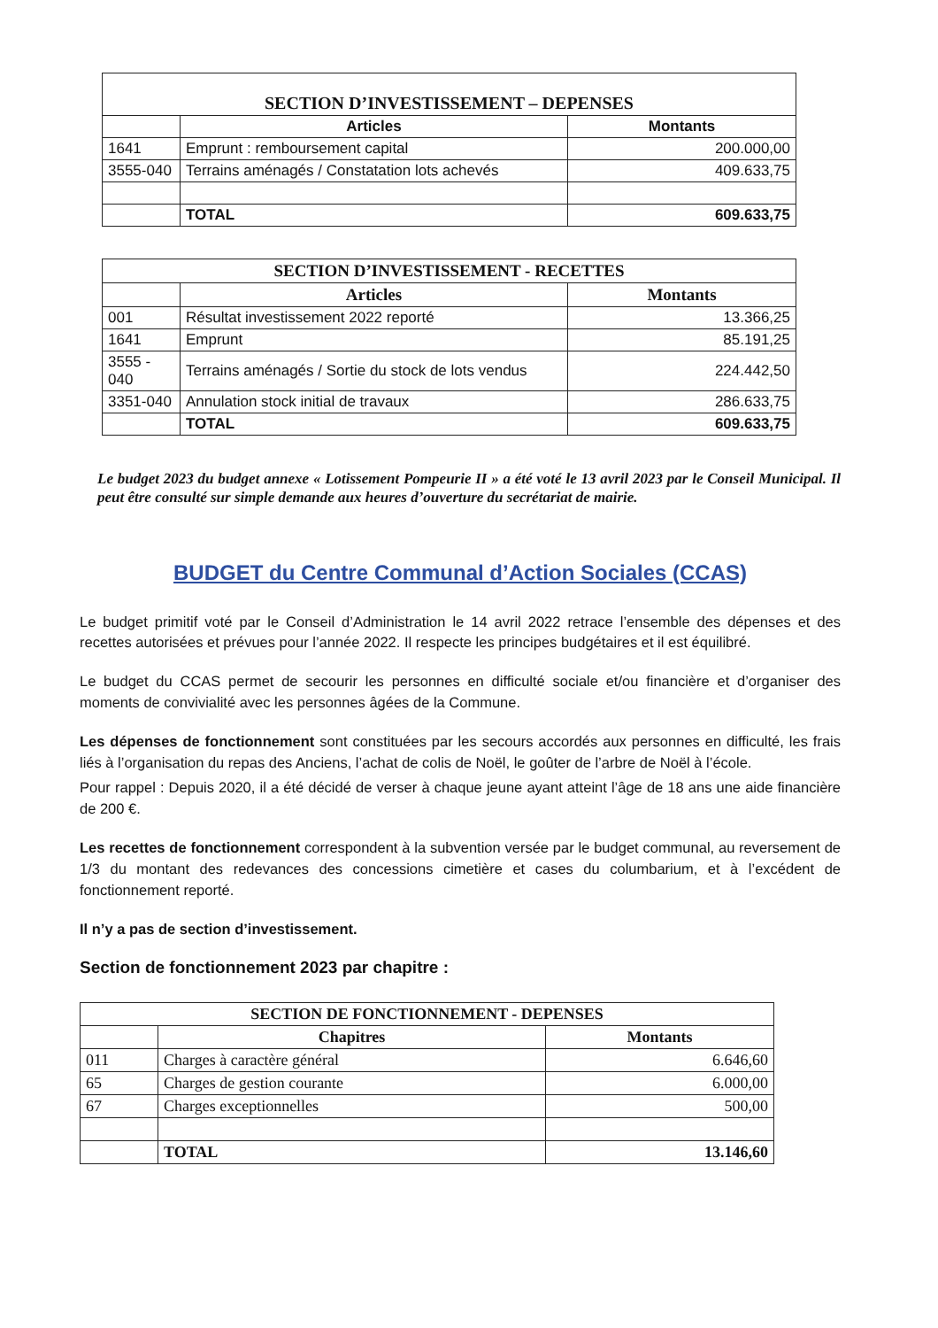| SECTION D’INVESTISSEMENT – DEPENSES | | |
| --- | --- | --- |
| | Articles | Montants |
| 1641 | Emprunt : remboursement capital | 200.000,00 |
| 3555-040 | Terrains aménagés / Constatation lots achevés | 409.633,75 |
| | TOTAL | 609.633,75 |
| SECTION D’INVESTISSEMENT - RECETTES | | |
| --- | --- | --- |
| | Articles | Montants |
| 001 | Résultat investissement 2022 reporté | 13.366,25 |
| 1641 | Emprunt | 85.191,25 |
| 3555 - 040 | Terrains aménagés / Sortie du stock de lots vendus | 224.442,50 |
| 3351-040 | Annulation stock initial de travaux | 286.633,75 |
| | TOTAL | 609.633,75 |
Le budget 2023 du budget annexe « Lotissement Pompeurie II » a été voté le 13 avril 2023 par le Conseil Municipal. Il peut être consulté sur simple demande aux heures d’ouverture du secrétariat de mairie.
BUDGET du Centre Communal d’Action Sociales (CCAS)
Le budget primitif voté par le Conseil d’Administration le 14 avril 2022 retrace l’ensemble des dépenses et des recettes autorisées et prévues pour l’année 2022. Il respecte les principes budgétaires et il est équilibré.
Le budget du CCAS permet de secourir les personnes en difficulté sociale et/ou financière et d’organiser des moments de convivialité avec les personnes âgées de la Commune.
Les dépenses de fonctionnement sont constituées par les secours accordés aux personnes en difficulté, les frais liés à l’organisation du repas des Anciens, l’achat de colis de Noël, le goûter de l’arbre de Noël à l’école.
Pour rappel : Depuis 2020, il a été décidé de verser à chaque jeune ayant atteint l’âge de 18 ans une aide financière de 200 €.
Les recettes de fonctionnement correspondent à la subvention versée par le budget communal, au reversement de 1/3 du montant des redevances des concessions cimetière et cases du columbarium, et à l’excédent de fonctionnement reporté.
Il n’y a pas de section d’investissement.
Section de fonctionnement 2023 par chapitre :
| SECTION DE FONCTIONNEMENT - DEPENSES | | |
| --- | --- | --- |
| | Chapitres | Montants |
| 011 | Charges à caractère général | 6.646,60 |
| 65 | Charges de gestion courante | 6.000,00 |
| 67 | Charges exceptionnelles | 500,00 |
| | TOTAL | 13.146,60 |